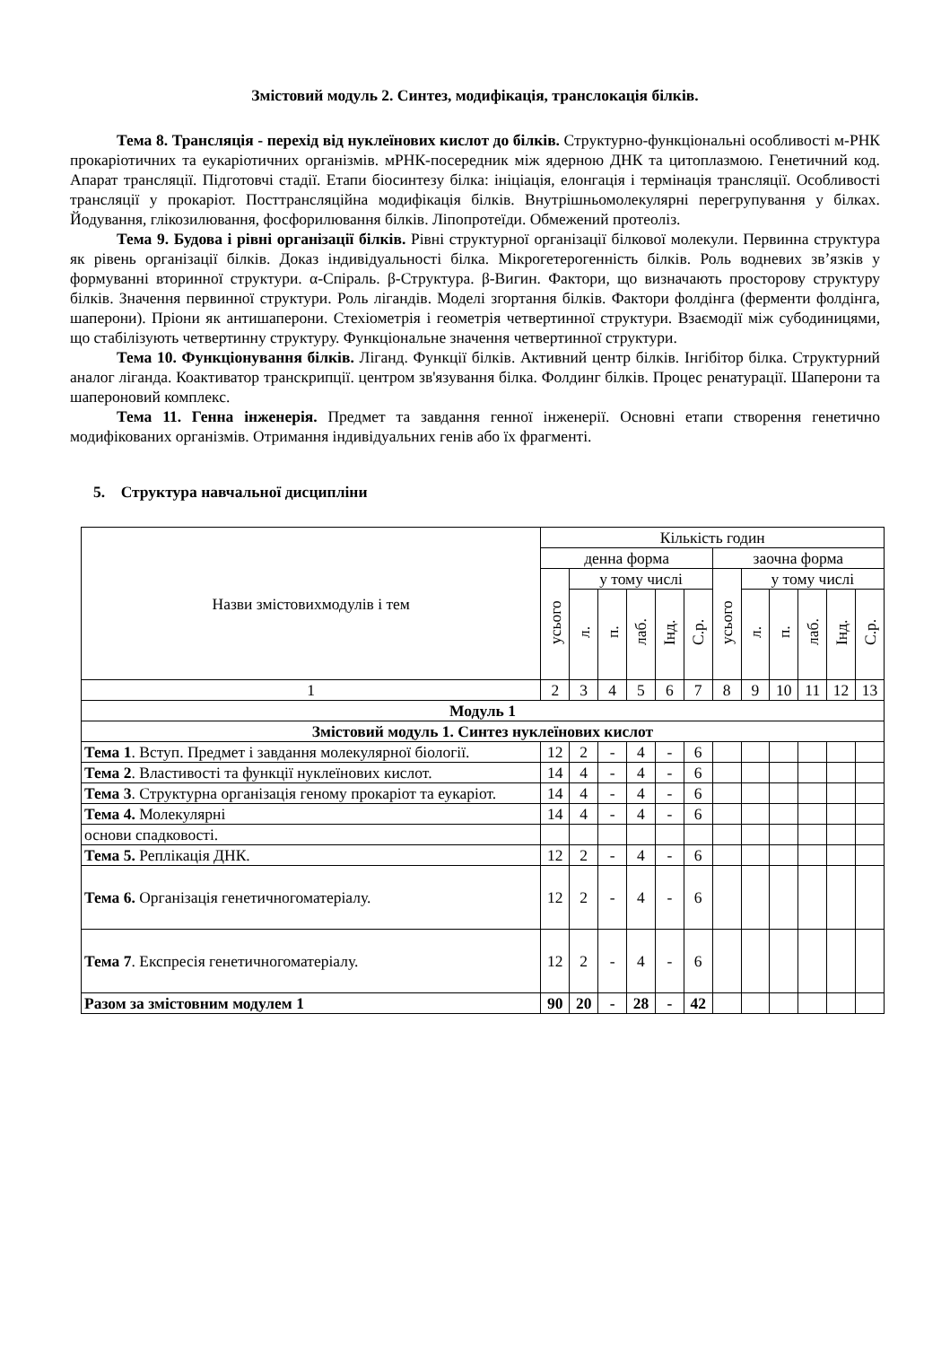Змістовий модуль 2. Синтез, модифікація, транслокація білків.
Тема 8. Трансляція - перехід від нуклеїнових кислот до білків. Структурно-функціональні особливості м-РНК прокаріотичних та еукаріотичних організмів. мРНК-посередник між ядерною ДНК та цитоплазмою. Генетичний код. Апарат трансляції. Підготовчі стадії. Етапи біосинтезу білка: ініціація, елонгація і термінація трансляції. Особливості трансляції у прокаріот. Посттрансляційна модифікація білків. Внутрішньомолекулярні перегрупування у білках. Йодування, глікозилювання, фосфорилювання білків. Ліпопротеїди. Обмежений протеоліз.
Тема 9. Будова і рівні організації білків. Рівні структурної організації білкової молекули. Первинна структура як рівень організації білків. Доказ індивідуальності білка. Мікрогетерогенність білків. Роль водневих зв’язків у формуванні вторинної структури. α-Спіраль. β-Структура. β-Вигин. Фактори, що визначають просторову структуру білків. Значення первинної структури. Роль лігандів. Моделі згортання білків. Фактори фолдінга (ферменти фолдінга, шаперони). Пріони як антишаперони. Стехіометрія і геометрія четвертинної структури. Взаємодії між субодиницями, що стабілізують четвертинну структуру. Функціональне значення четвертинної структури.
Тема 10. Функціонування білків. Ліганд. Функції білків. Активний центр білків. Інгібітор білка. Структурний аналог ліганда. Коактиватор транскрипції. центром зв'язування білка. Фолдинг білків. Процес ренатурації. Шаперони та шапероновий комплекс.
Тема 11. Генна інженерія. Предмет та завдання генної інженерії. Основні етапи створення генетично модифікованих організмів. Отримання індивідуальних генів або їх фрагменті.
5. Структура навчальної дисципліни
| Назви змістовихмодулів і тем | Кількість годин | | | | | | | | | | | |
| --- | --- | --- | --- | --- | --- | --- | --- | --- | --- | --- | --- | --- |
| | денна форма | | | | | | заочна форма | | | | | |
| | усього | у тому числі | | | | | усього | у тому числі | | | | |
| | | л. | п. | лаб. | Інд. | С.р. | | л. | п. | лаб. | Інд. | С.р. |
| 1 | 2 | 3 | 4 | 5 | 6 | 7 | 8 | 9 | 10 | 11 | 12 | 13 |
| Модуль 1 | | | | | | | | | | | | |
| Змістовий модуль 1. Синтез нуклеїнових кислот | | | | | | | | | | | | |
| Тема 1 . Вступ. Предмет і завдання молекулярної біології. | 12 | 2 | - | 4 | - | 6 | | | | | | |
| Тема 2 . Властивості та функції нуклеїнових кислот. | 14 | 4 | - | 4 | - | 6 | | | | | | |
| Тема 3 . Структурна організація геному прокаріот та еукаріот. | 14 | 4 | - | 4 | - | 6 | | | | | | |
| Тема 4. Молекулярні | 14 | 4 | - | 4 | - | 6 | | | | | | |
| основи спадковості. | | | | | | | | | | | | |
| Тема 5. Реплікація ДНК. | 12 | 2 | - | 4 | - | 6 | | | | | | |
| Тема 6. Організація генетичногоматеріалу. | 12 | 2 | - | 4 | - | 6 | | | | | | |
| Тема 7 . Експресія генетичногоматеріалу. | 12 | 2 | - | 4 | - | 6 | | | | | | |
| Разом за змістовним модулем 1 | 90 | 20 | - | 28 | - | 42 | | | | | | |